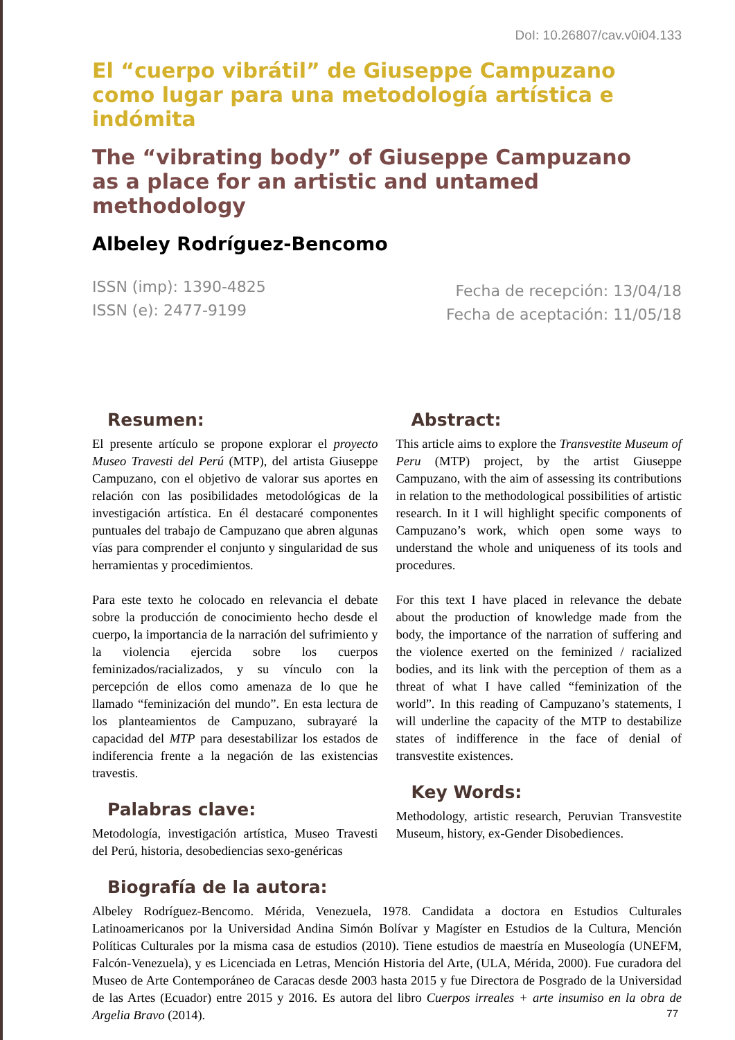DoI: 10.26807/cav.v0i04.133
El “cuerpo vibrátil” de Giuseppe Campuzano como lugar para una metodología artística e indómita
The “vibrating body” of Giuseppe Campuzano
as a place for an artistic and untamed methodology
Albeley Rodríguez-Bencomo
ISSN (imp): 1390-4825
ISSN (e): 2477-9199
Fecha de recepción: 13/04/18
Fecha de aceptación: 11/05/18
Resumen:
El presente artículo se propone explorar el proyecto Museo Travesti del Perú (MTP), del artista Giuseppe Campuzano, con el objetivo de valorar sus aportes en relación con las posibilidades metodológicas de la investigación artística. En él destacaré componentes puntuales del trabajo de Campuzano que abren algunas vías para comprender el conjunto y singularidad de sus herramientas y procedimientos.
Para este texto he colocado en relevancia el debate sobre la producción de conocimiento hecho desde el cuerpo, la importancia de la narración del sufrimiento y la violencia ejercida sobre los cuerpos feminizados/racializados, y su vínculo con la percepción de ellos como amenaza de lo que he llamado “feminización del mundo”. En esta lectura de los planteamientos de Campuzano, subrayaré la capacidad del MTP para desestabilizar los estados de indiferencia frente a la negación de las existencias travestis.
Palabras clave:
Metodología, investigación artística, Museo Travesti del Perú, historia, desobediencias sexo-genéricas
Abstract:
This article aims to explore the Transvestite Museum of Peru (MTP) project, by the artist Giuseppe Campuzano, with the aim of assessing its contributions in relation to the methodological possibilities of artistic research. In it I will highlight specific components of Campuzano’s work, which open some ways to understand the whole and uniqueness of its tools and procedures.
For this text I have placed in relevance the debate about the production of knowledge made from the body, the importance of the narration of suffering and the violence exerted on the feminized / racialized bodies, and its link with the perception of them as a threat of what I have called “feminization of the world”. In this reading of Campuzano’s statements, I will underline the capacity of the MTP to destabilize states of indifference in the face of denial of transvestite existences.
Key Words:
Methodology, artistic research, Peruvian Transvestite Museum, history, ex-Gender Disobediences.
Biografía de la autora:
Albeley Rodríguez-Bencomo. Mérida, Venezuela, 1978. Candidata a doctora en Estudios Culturales Latinoamericanos por la Universidad Andina Simón Bolívar y Magíster en Estudios de la Cultura, Mención Políticas Culturales por la misma casa de estudios (2010). Tiene estudios de maestría en Museología (UNEFM, Falcón-Venezuela), y es Licenciada en Letras, Mención Historia del Arte, (ULA, Mérida, 2000). Fue curadora del Museo de Arte Contemporáneo de Caracas desde 2003 hasta 2015 y fue Directora de Posgrado de la Universidad de las Artes (Ecuador) entre 2015 y 2016. Es autora del libro Cuerpos irreales + arte insumiso en la obra de Argelia Bravo (2014).
77